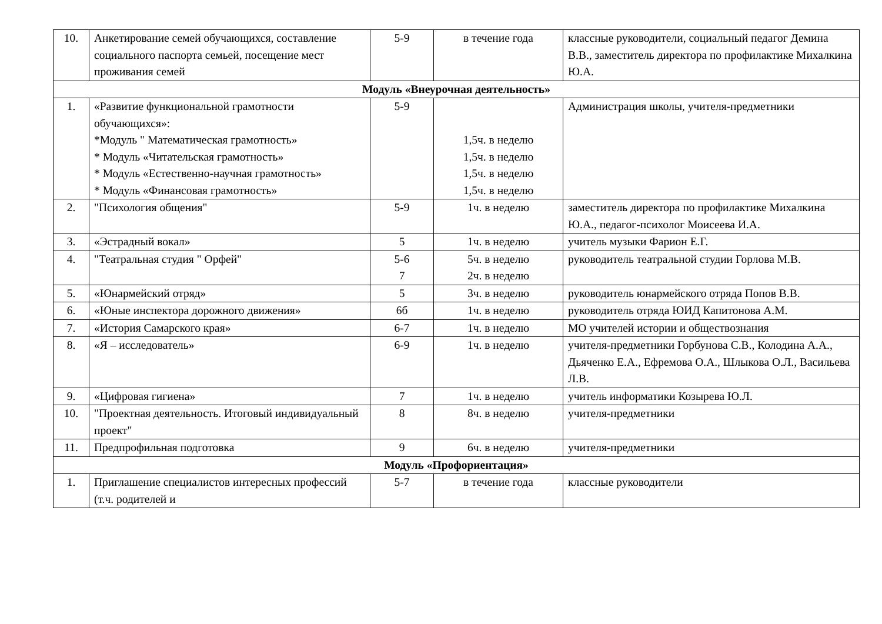| 10. | Анкетирование семей обучающихся, составление социального паспорта семьей, посещение мест проживания семей | 5-9 | в течение года | классные руководители, социальный педагог Демина В.В., заместитель директора по профилактике Михалкина Ю.А. |
| Модуль «Внеурочная деятельность» | | | | |
| 1. | «Развитие функциональной грамотности обучающихся»: *Модуль " Математическая грамотность» * Модуль «Читательская грамотность» * Модуль «Естественно-научная грамотность» * Модуль «Финансовая грамотность» | 5-9 | 1,5ч. в неделю 1,5ч. в неделю 1,5ч. в неделю 1,5ч. в неделю | Администрация школы, учителя-предметники |
| 2. | "Психология общения" | 5-9 | 1ч. в неделю | заместитель директора по профилактике Михалкина Ю.А., педагог-психолог Моисеева И.А. |
| 3. | «Эстрадный вокал» | 5 | 1ч. в неделю | учитель музыки Фарион Е.Г. |
| 4. | "Театральная студия " Орфей" | 5-6 7 | 5ч. в неделю 2ч. в неделю | руководитель театральной студии Горлова М.В. |
| 5. | «Юнармейский отряд» | 5 | 3ч. в неделю | руководитель юнармейского отряда Попов В.В. |
| 6. | «Юные инспектора дорожного движения» | 6б | 1ч. в неделю | руководитель отряда ЮИД Капитонова А.М. |
| 7. | «История Самарского края» | 6-7 | 1ч. в неделю | МО учителей истории и обществознания |
| 8. | «Я – исследователь» | 6-9 | 1ч. в неделю | учителя-предметники Горбунова С.В., Колодина А.А., Дьяченко Е.А., Ефремова О.А., Шлыкова О.Л., Васильева Л.В. |
| 9. | «Цифровая гигиена» | 7 | 1ч. в неделю | учитель информатики Козырева Ю.Л. |
| 10. | "Проектная деятельность. Итоговый индивидуальный проект" | 8 | 8ч. в неделю | учителя-предметники |
| 11. | Предпрофильная подготовка | 9 | 6ч. в неделю | учителя-предметники |
| Модуль «Профориентация» | | | | |
| 1. | Приглашение специалистов интересных профессий (т.ч. родителей и | 5-7 | в течение года | классные руководители |